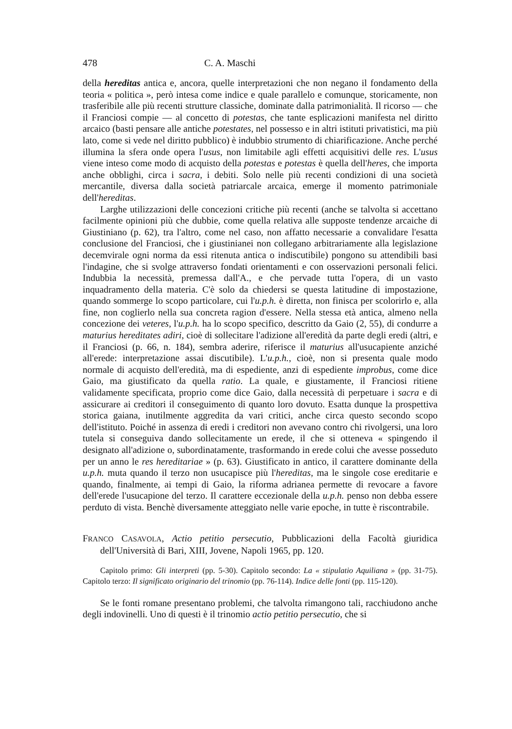478 C. A. Maschi
della hereditas antica e, ancora, quelle interpretazioni che non negano il fondamento della teoria « politica », però intesa come indice e quale parallelo e comunque, storicamente, non trasferibile alle più recenti strutture classiche, dominate dalla patrimonialità. Il ricorso — che il Franciosi compie — al concetto di potestas, che tante esplicazioni manifesta nel diritto arcaico (basti pensare alle antiche potestates, nel possesso e in altri istituti privatistici, ma più lato, come si vede nel diritto pubblico) è indubbio strumento di chiarificazione. Anche perché illumina la sfera onde opera l'usus, non limitabile agli effetti acquisitivi delle res. L'usus viene inteso come modo di acquisto della potestas e potestas è quella dell'heres, che importa anche obblighi, circa i sacra, i debiti. Solo nelle più recenti condizioni di una società mercantile, diversa dalla società patriarcale arcaica, emerge il momento patrimoniale dell'hereditas.
Larghe utilizzazioni delle concezioni critiche più recenti (anche se talvolta si accettano facilmente opinioni più che dubbie, come quella relativa alle supposte tendenze arcaiche di Giustiniano (p. 62), tra l'altro, come nel caso, non affatto necessarie a convalidare l'esatta conclusione del Franciosi, che i giustinianei non collegano arbitrariamente alla legislazione decemvirale ogni norma da essi ritenuta antica o indiscutibile) pongono su attendibili basi l'indagine, che si svolge attraverso fondati orientamenti e con osservazioni personali felici. Indubbia la necessità, premessa dall'A., e che pervade tutta l'opera, di un vasto inquadramento della materia. C'è solo da chiedersi se questa latitudine di impostazione, quando sommerge lo scopo particolare, cui l'u.p.h. è diretta, non finisca per scolorirlo e, alla fine, non coglierlo nella sua concreta ragion d'essere. Nella stessa età antica, almeno nella concezione dei veteres, l'u.p.h. ha lo scopo specifico, descritto da Gaio (2, 55), di condurre a maturius hereditates adiri, cioè di sollecitare l'adizione all'eredità da parte degli eredi (altri, e il Franciosi (p. 66, n. 184), sembra aderire, riferisce il maturius all'usucapiente anziché all'erede: interpretazione assai discutibile). L'u.p.h., cioè, non si presenta quale modo normale di acquisto dell'eredità, ma di espediente, anzi di espediente improbus, come dice Gaio, ma giustificato da quella ratio. La quale, e giustamente, il Franciosi ritiene validamente specificata, proprio come dice Gaio, dalla necessità di perpetuare i sacra e di assicurare ai creditori il conseguimento di quanto loro dovuto. Esatta dunque la prospettiva storica gaiana, inutilmente aggredita da vari critici, anche circa questo secondo scopo dell'istituto. Poiché in assenza di eredi i creditori non avevano contro chi rivolgersi, una loro tutela si conseguiva dando sollecitamente un erede, il che si otteneva « spingendo il designato all'adizione o, subordinatamente, trasformando in erede colui che avesse posseduto per un anno le res hereditariae » (p. 63). Giustificato in antico, il carattere dominante della u.p.h. muta quando il terzo non usucapisce più l'hereditas, ma le singole cose ereditarie e quando, finalmente, ai tempi di Gaio, la riforma adrianea permette di revocare a favore dell'erede l'usucapione del terzo. Il carattere eccezionale della u.p.h. penso non debba essere perduto di vista. Benchè diversamente atteggiato nelle varie epoche, in tutte è riscontrabile.
FRANCO CASAVOLA, Actio petitio persecutio, Pubblicazioni della Facoltà giuridica dell'Università di Bari, XIII, Jovene, Napoli 1965, pp. 120.
Capitolo primo: Gli interpreti (pp. 5-30). Capitolo secondo: La « stipulatio Aquiliana » (pp. 31-75). Capitolo terzo: Il significato originario del trinomio (pp. 76-114). Indice delle fonti (pp. 115-120).
Se le fonti romane presentano problemi, che talvolta rimangono tali, racchiudono anche degli indovinelli. Uno di questi è il trinomio actio petitio persecutio, che si